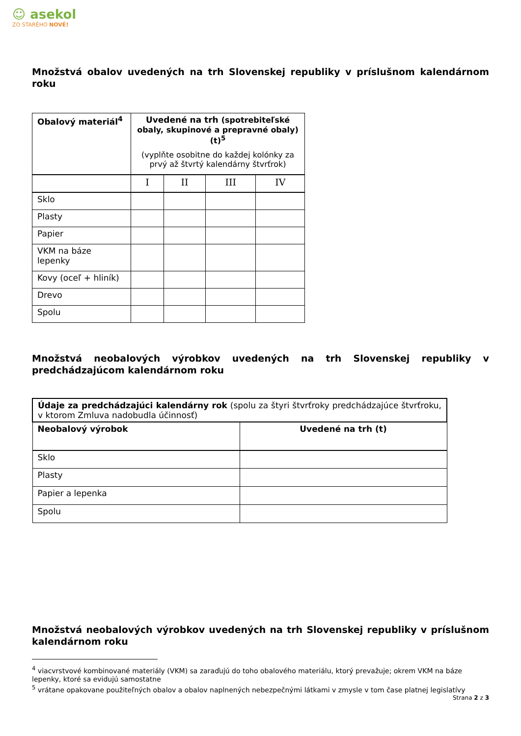☺ asekol
ZO STARÉHO NOVÉ!
Množstvá obalov uvedených na trh Slovenskej republiky v príslušnom kalendárnom roku
| Obalový materiál<sup>4</sup> | Uvedené na trh (spotrebiteľské obaly, skupinové a prepravné obaly) (t)<sup>5</sup> (vyplňte osobitne do každej kolónky za prvý až štvrtý kalendárny štvrťrok) | | | |
| --- | --- | --- | --- | --- |
| | I | II | III | IV |
| Sklo | | | | |
| Plasty | | | | |
| Papier | | | | |
| VKM na báze lepenky | | | | |
| Kovy (oceľ + hliník) | | | | |
| Drevo | | | | |
| Spolu | | | | |
Množstvá neobalových výrobkov uvedených na trh Slovenskej republiky v predchádzajúcom kalendárnom roku
| Údaje za predchádzajúci kalendárny rok (spolu za štyri štvrťroky predchádzajúce štvrťroku, v ktorom Zmluva nadobudla účinnosť) | |
| Neobalový výrobok | Uvedené na trh (t) |
| Sklo | |
| Plasty | |
| Papier a lepenka | |
| Spolu | |
Množstvá neobalových výrobkov uvedených na trh Slovenskej republiky v príslušnom kalendárnom roku
<sup>4</sup> viacvrstvové kombinované materiály (VKM) sa zaraďujú do toho obalového materiálu, ktorý prevažuje; okrem VKM na báze lepenky, ktoré sa evidujú samostatne
<sup>5</sup> vrátane opakovane použiteľných obalov a obalov naplnených nebezpečnými látkami v zmysle v tom čase platnej legislatívy
Strana 2 z 3